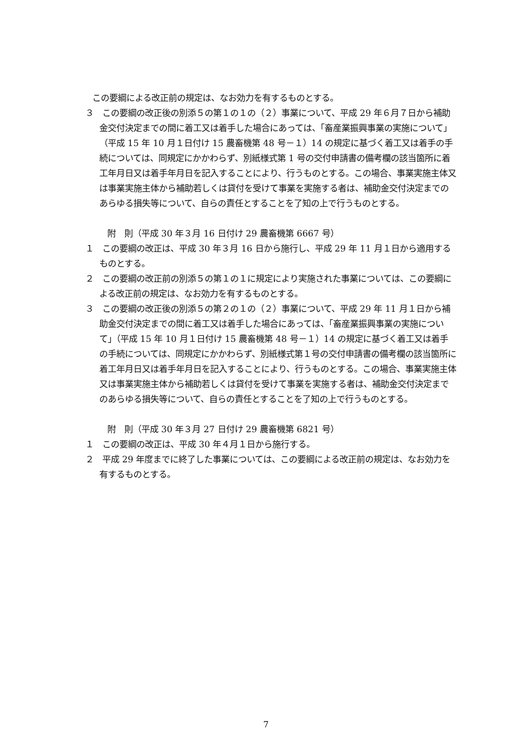この要綱による改正前の規定は、なお効力を有するものとする。
３　この要綱の改正後の別添５の第１の１の（２）事業について、平成 29 年６月７日から補助金交付決定までの間に着工又は着手した場合にあっては、「畜産業振興事業の実施について」（平成 15 年 10 月１日付け 15 農畜機第 48 号－１）14 の規定に基づく着工又は着手の手続については、同規定にかかわらず、別紙様式第 1 号の交付申請書の備考欄の該当箇所に着工年月日又は着手年月日を記入することにより、行うものとする。この場合、事業実施主体又は事業実施主体から補助若しくは貸付を受けて事業を実施する者は、補助金交付決定までのあらゆる損失等について、自らの責任とすることを了知の上で行うものとする。
附　則（平成 30 年３月 16 日付け 29 農畜機第 6667 号）
１　この要綱の改正は、平成 30 年３月 16 日から施行し、平成 29 年 11 月１日から適用するものとする。
２　この要綱の改正前の別添５の第１の１に規定により実施された事業については、この要綱による改正前の規定は、なお効力を有するものとする。
３　この要綱の改正後の別添５の第２の１の（２）事業について、平成 29 年 11 月１日から補助金交付決定までの間に着工又は着手した場合にあっては、「畜産業振興事業の実施について」（平成 15 年 10 月１日付け 15 農畜機第 48 号－１）14 の規定に基づく着工又は着手の手続については、同規定にかかわらず、別紙様式第１号の交付申請書の備考欄の該当箇所に着工年月日又は着手年月日を記入することにより、行うものとする。この場合、事業実施主体又は事業実施主体から補助若しくは貸付を受けて事業を実施する者は、補助金交付決定までのあらゆる損失等について、自らの責任とすることを了知の上で行うものとする。
附　則（平成 30 年３月 27 日付け 29 農畜機第 6821 号）
１　この要綱の改正は、平成 30 年４月１日から施行する。
２　平成 29 年度までに終了した事業については、この要綱による改正前の規定は、なお効力を有するものとする。
7